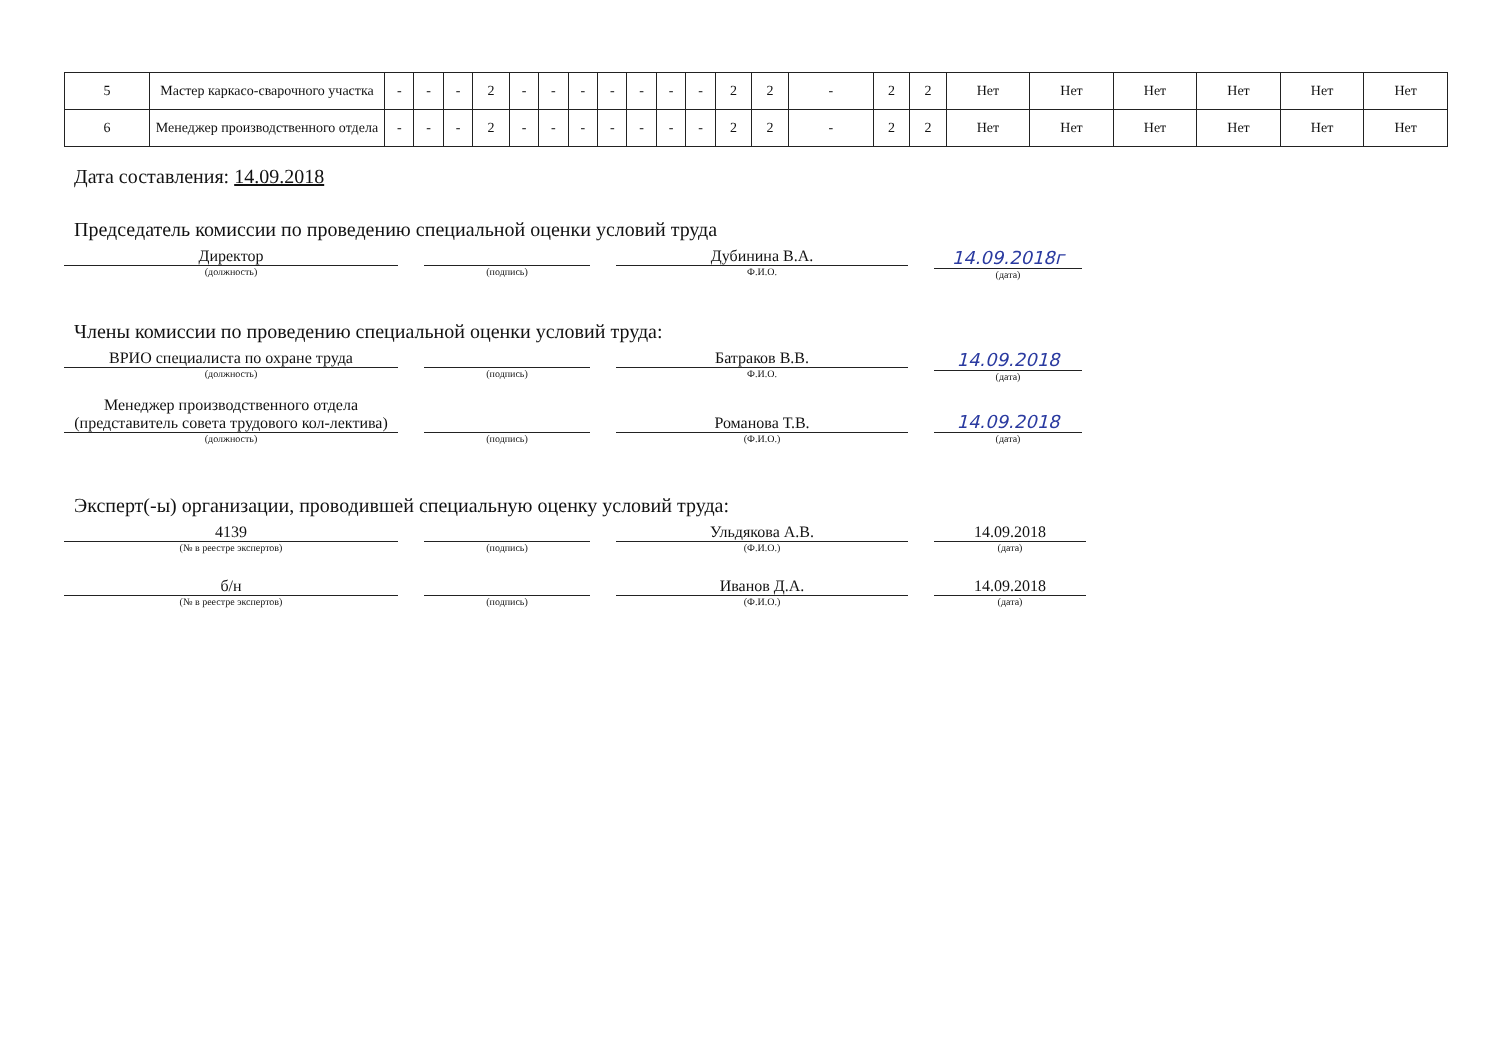| 5 | Мастер каркасо-сварочного участка | - | - | - | 2 | - | - | - | - | - | - | - | 2 | 2 | - | 2 | 2 | Нет | Нет | Нет | Нет | Нет | Нет |
| 6 | Менеджер производственного отдела | - | - | - | 2 | - | - | - | - | - | - | - | 2 | 2 | - | 2 | 2 | Нет | Нет | Нет | Нет | Нет | Нет |
Дата составления: 14.09.2018
Председатель комиссии по проведению специальной оценки условий труда
Директор
(должность)
(подпись)
Дубинина В.А.
Ф.И.О.
14.09.2018г
(дата)
Члены комиссии по проведению специальной оценки условий труда:
ВРИО специалиста по охране труда
(должность)
(подпись)
Батраков В.В.
Ф.И.О.
14.09.2018
(дата)
Менеджер производственного отдела (представитель совета трудового кол-лектива)
(должность)
(подпись)
Романова Т.В.
(Ф.И.О.)
14.09.2018
(дата)
Эксперт(-ы) организации, проводившей специальную оценку условий труда:
4139
(№ в реестре экспертов)
(подпись)
Ульдякова А.В.
(Ф.И.О.)
14.09.2018
(дата)
б/н
(№ в реестре экспертов)
(подпись)
Иванов Д.А.
(Ф.И.О.)
14.09.2018
(дата)